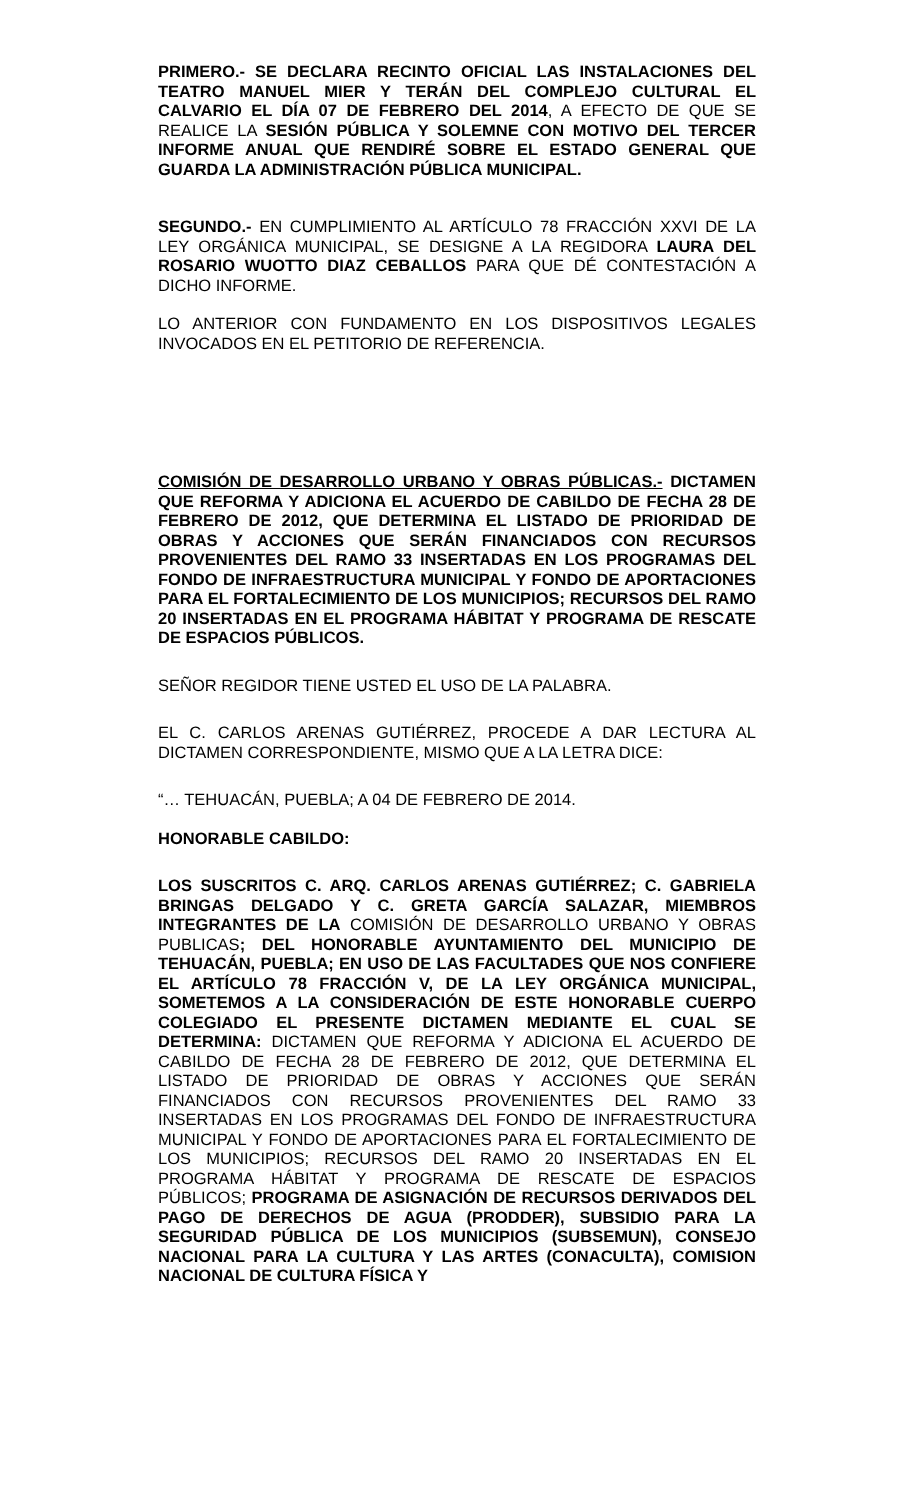PRIMERO.- SE DECLARA RECINTO OFICIAL LAS INSTALACIONES DEL TEATRO MANUEL MIER Y TERÁN DEL COMPLEJO CULTURAL EL CALVARIO EL DÍA 07 DE FEBRERO DEL 2014, A EFECTO DE QUE SE REALICE LA SESIÓN PÚBLICA Y SOLEMNE CON MOTIVO DEL TERCER INFORME ANUAL QUE RENDIRÉ SOBRE EL ESTADO GENERAL QUE GUARDA LA ADMINISTRACIÓN PÚBLICA MUNICIPAL.
SEGUNDO.- EN CUMPLIMIENTO AL ARTÍCULO 78 FRACCIÓN XXVI DE LA LEY ORGÁNICA MUNICIPAL, SE DESIGNE A LA REGIDORA LAURA DEL ROSARIO WUOTTO DIAZ CEBALLOS PARA QUE DÉ CONTESTACIÓN A DICHO INFORME.
LO ANTERIOR CON FUNDAMENTO EN LOS DISPOSITIVOS LEGALES INVOCADOS EN EL PETITORIO DE REFERENCIA.
COMISIÓN DE DESARROLLO URBANO Y OBRAS PÚBLICAS.- DICTAMEN QUE REFORMA Y ADICIONA EL ACUERDO DE CABILDO DE FECHA 28 DE FEBRERO DE 2012, QUE DETERMINA EL LISTADO DE PRIORIDAD DE OBRAS Y ACCIONES QUE SERÁN FINANCIADOS CON RECURSOS PROVENIENTES DEL RAMO 33 INSERTADAS EN LOS PROGRAMAS DEL FONDO DE INFRAESTRUCTURA MUNICIPAL Y FONDO DE APORTACIONES PARA EL FORTALECIMIENTO DE LOS MUNICIPIOS; RECURSOS DEL RAMO 20 INSERTADAS EN EL PROGRAMA HÁBITAT Y PROGRAMA DE RESCATE DE ESPACIOS PÚBLICOS.
SEÑOR REGIDOR TIENE USTED EL USO DE LA PALABRA.
EL C. CARLOS ARENAS GUTIÉRREZ, PROCEDE A DAR LECTURA AL DICTAMEN CORRESPONDIENTE, MISMO QUE A LA LETRA DICE:
“… TEHUACÁN, PUEBLA; A 04 DE FEBRERO DE 2014.
HONORABLE CABILDO:
LOS SUSCRITOS C. ARQ. CARLOS ARENAS GUTIÉRREZ; C. GABRIELA BRINGAS DELGADO Y C. GRETA GARCÍA SALAZAR, MIEMBROS INTEGRANTES DE LA COMISIÓN DE DESARROLLO URBANO Y OBRAS PUBLICAS; DEL HONORABLE AYUNTAMIENTO DEL MUNICIPIO DE TEHUACÁN, PUEBLA; EN USO DE LAS FACULTADES QUE NOS CONFIERE EL ARTÍCULO 78 FRACCIÓN V, DE LA LEY ORGÁNICA MUNICIPAL, SOMETEMOS A LA CONSIDERACIÓN DE ESTE HONORABLE CUERPO COLEGIADO EL PRESENTE DICTAMEN MEDIANTE EL CUAL SE DETERMINA: DICTAMEN QUE REFORMA Y ADICIONA EL ACUERDO DE CABILDO DE FECHA 28 DE FEBRERO DE 2012, QUE DETERMINA EL LISTADO DE PRIORIDAD DE OBRAS Y ACCIONES QUE SERÁN FINANCIADOS CON RECURSOS PROVENIENTES DEL RAMO 33 INSERTADAS EN LOS PROGRAMAS DEL FONDO DE INFRAESTRUCTURA MUNICIPAL Y FONDO DE APORTACIONES PARA EL FORTALECIMIENTO DE LOS MUNICIPIOS; RECURSOS DEL RAMO 20 INSERTADAS EN EL PROGRAMA HÁBITAT Y PROGRAMA DE RESCATE DE ESPACIOS PÚBLICOS; PROGRAMA DE ASIGNACIÓN DE RECURSOS DERIVADOS DEL PAGO DE DERECHOS DE AGUA (PRODDER), SUBSIDIO PARA LA SEGURIDAD PÚBLICA DE LOS MUNICIPIOS (SUBSEMUN), CONSEJO NACIONAL PARA LA CULTURA Y LAS ARTES (CONACULTA), COMISION NACIONAL DE CULTURA FÍSICA Y